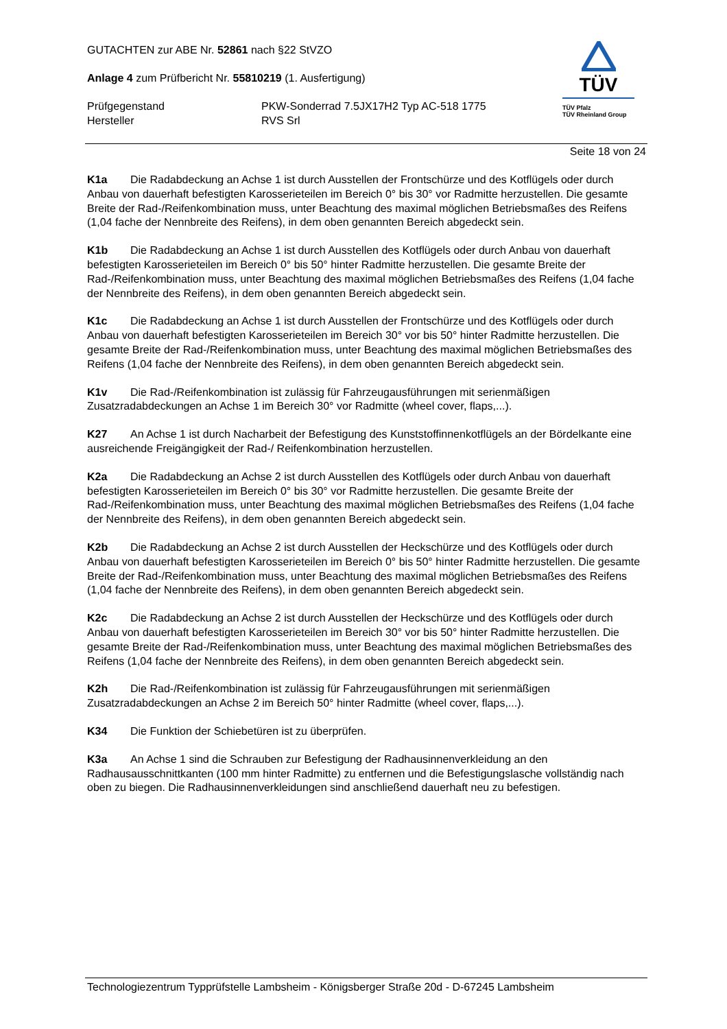GUTACHTEN zur ABE Nr. 52861 nach §22 StVZO
Anlage 4 zum Prüfbericht Nr. 55810219 (1. Ausfertigung)
Prüfgegenstand PKW-Sonderrad 7.5JX17H2 Typ AC-518 1775
Hersteller RVS Srl
TÜV
TÜV Pfalz
TÜV Rheinland Group
Seite 18 von 24
K1a Die Radabdeckung an Achse 1 ist durch Ausstellen der Frontschürze und des Kotflügels oder durch Anbau von dauerhaft befestigten Karosserieteilen im Bereich 0° bis 30° vor Radmitte herzustellen. Die gesamte Breite der Rad-/Reifenkombination muss, unter Beachtung des maximal möglichen Betriebsmaßes des Reifens (1,04 fache der Nennbreite des Reifens), in dem oben genannten Bereich abgedeckt sein.
K1b Die Radabdeckung an Achse 1 ist durch Ausstellen des Kotflügels oder durch Anbau von dauerhaft befestigten Karosserieteilen im Bereich 0° bis 50° hinter Radmitte herzustellen. Die gesamte Breite der Rad-/Reifenkombination muss, unter Beachtung des maximal möglichen Betriebsmaßes des Reifens (1,04 fache der Nennbreite des Reifens), in dem oben genannten Bereich abgedeckt sein.
K1c Die Radabdeckung an Achse 1 ist durch Ausstellen der Frontschürze und des Kotflügels oder durch Anbau von dauerhaft befestigten Karosserieteilen im Bereich 30° vor bis 50° hinter Radmitte herzustellen. Die gesamte Breite der Rad-/Reifenkombination muss, unter Beachtung des maximal möglichen Betriebsmaßes des Reifens (1,04 fache der Nennbreite des Reifens), in dem oben genannten Bereich abgedeckt sein.
K1v Die Rad-/Reifenkombination ist zulässig für Fahrzeugausführungen mit serienmäßigen Zusatzradabdeckungen an Achse 1 im Bereich 30° vor Radmitte (wheel cover, flaps,...).
K27 An Achse 1 ist durch Nacharbeit der Befestigung des Kunststoffinnenkotflügels an der Bördelkante eine ausreichende Freigängigkeit der Rad-/ Reifenkombination herzustellen.
K2a Die Radabdeckung an Achse 2 ist durch Ausstellen des Kotflügels oder durch Anbau von dauerhaft befestigten Karosserieteilen im Bereich 0° bis 30° vor Radmitte herzustellen. Die gesamte Breite der Rad-/Reifenkombination muss, unter Beachtung des maximal möglichen Betriebsmaßes des Reifens (1,04 fache der Nennbreite des Reifens), in dem oben genannten Bereich abgedeckt sein.
K2b Die Radabdeckung an Achse 2 ist durch Ausstellen der Heckschürze und des Kotflügels oder durch Anbau von dauerhaft befestigten Karosserieteilen im Bereich 0° bis 50° hinter Radmitte herzustellen. Die gesamte Breite der Rad-/Reifenkombination muss, unter Beachtung des maximal möglichen Betriebsmaßes des Reifens (1,04 fache der Nennbreite des Reifens), in dem oben genannten Bereich abgedeckt sein.
K2c Die Radabdeckung an Achse 2 ist durch Ausstellen der Heckschürze und des Kotflügels oder durch Anbau von dauerhaft befestigten Karosserieteilen im Bereich 30° vor bis 50° hinter Radmitte herzustellen. Die gesamte Breite der Rad-/Reifenkombination muss, unter Beachtung des maximal möglichen Betriebsmaßes des Reifens (1,04 fache der Nennbreite des Reifens), in dem oben genannten Bereich abgedeckt sein.
K2h Die Rad-/Reifenkombination ist zulässig für Fahrzeugausführungen mit serienmäßigen Zusatzradabdeckungen an Achse 2 im Bereich 50° hinter Radmitte (wheel cover, flaps,...).
K34 Die Funktion der Schiebetüren ist zu überprüfen.
K3a An Achse 1 sind die Schrauben zur Befestigung der Radhausinnenverkleidung an den Radhausausschnittkanten (100 mm hinter Radmitte) zu entfernen und die Befestigungslasche vollständig nach oben zu biegen. Die Radhausinnenverkleidungen sind anschließend dauerhaft neu zu befestigen.
Technologiezentrum Typprüfstelle Lambsheim - Königsberger Straße 20d - D-67245 Lambsheim